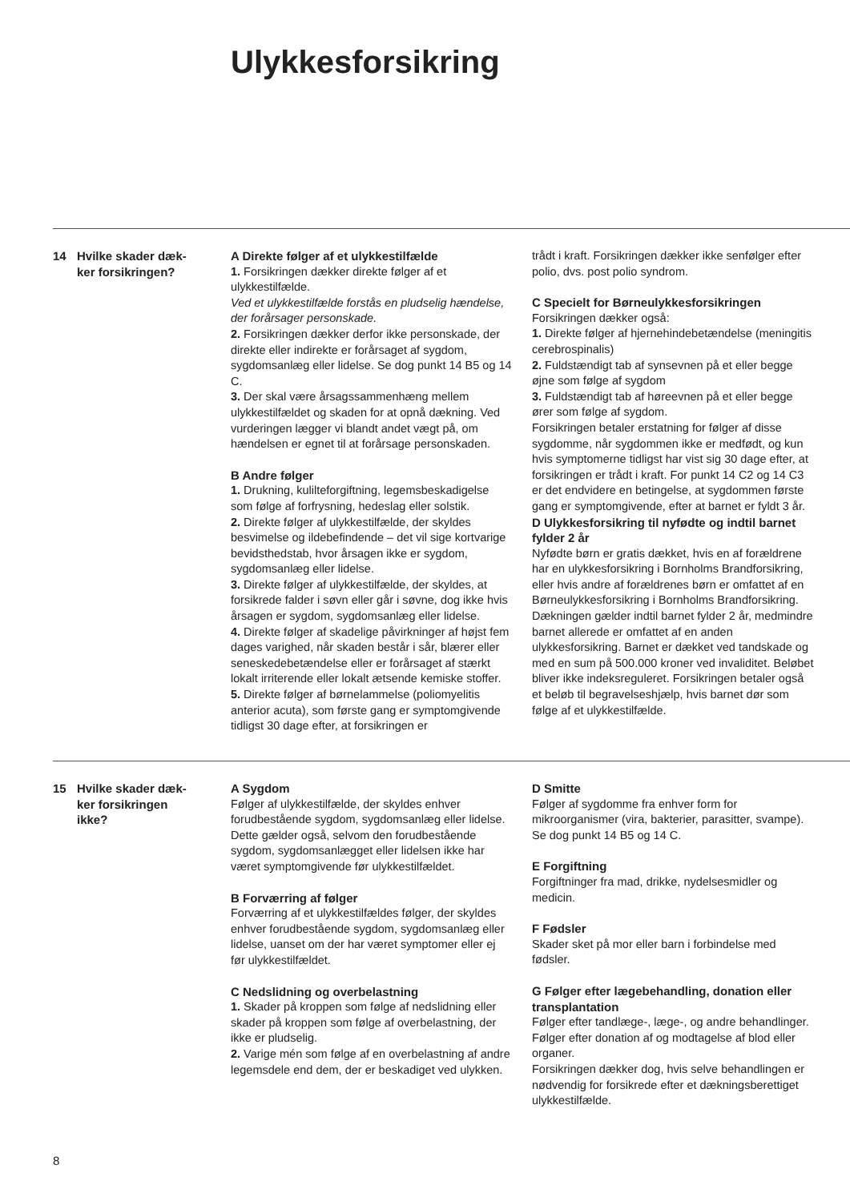Ulykkesforsikring
14 Hvilke skader dæk-
ker forsikringen?
A Direkte følger af et ulykkestilfælde
1. Forsikringen dækker direkte følger af et ulykkestilfælde.
Ved et ulykkestilfælde forstås en pludselig hændelse, der forårsager personskade.
2. Forsikringen dækker derfor ikke personskade, der direkte eller indirekte er forårsaget af sygdom, sygdomsanlæg eller lidelse. Se dog punkt 14 B5 og 14 C.
3. Der skal være årsagssammenhæng mellem ulykkestilfældet og skaden for at opnå dækning. Ved vurderingen lægger vi blandt andet vægt på, om hændelsen er egnet til at forårsage personskaden.
B Andre følger
1. Drukning, kulilteforgiftning, legemsbeskadigelse som følge af forfrysning, hedeslag eller solstik.
2. Direkte følger af ulykkestilfælde, der skyldes besvimelse og ildebefindende – det vil sige kortvarige bevidsthedstab, hvor årsagen ikke er sygdom, sygdomsanlæg eller lidelse.
3. Direkte følger af ulykkestilfælde, der skyldes, at forsikrede falder i søvn eller går i søvne, dog ikke hvis årsagen er sygdom, sygdomsanlæg eller lidelse.
4. Direkte følger af skadelige påvirkninger af højst fem dages varighed, når skaden består i sår, blærer eller seneskedebetændelse eller er forårsaget af stærkt lokalt irriterende eller lokalt ætsende kemiske stoffer.
5. Direkte følger af børnelammelse (poliomyelitis anterior acuta), som første gang er symptomgivende tidligst 30 dage efter, at forsikringen er
trådt i kraft. Forsikringen dækker ikke senfølger efter polio, dvs. post polio syndrom.
C Specielt for Børneulykkesforsikringen
Forsikringen dækker også:
1. Direkte følger af hjernehindebetændelse (meningitis cerebrospinalis)
2. Fuldstændigt tab af synsevnen på et eller begge øjne som følge af sygdom
3. Fuldstændigt tab af høreevnen på et eller begge ører som følge af sygdom.
Forsikringen betaler erstatning for følger af disse sygdomme, når sygdommen ikke er medfødt, og kun hvis symptomerne tidligst har vist sig 30 dage efter, at forsikringen er trådt i kraft. For punkt 14 C2 og 14 C3 er det endvidere en betingelse, at sygdommen første gang er symptomgivende, efter at barnet er fyldt 3 år.
D Ulykkesforsikring til nyfødte og indtil barnet fylder 2 år
Nyfødte børn er gratis dækket, hvis en af forældrene har en ulykkesforsikring i Bornholms Brandforsikring, eller hvis andre af forældrenes børn er omfattet af en Børneulykkesforsikring i Bornholms Brandforsikring. Dækningen gælder indtil barnet fylder 2 år, medmindre barnet allerede er omfattet af en anden ulykkesforsikring. Barnet er dækket ved tandskade og med en sum på 500.000 kroner ved invaliditet. Beløbet bliver ikke indeksreguleret. Forsikringen betaler også et beløb til begravelseshjælp, hvis barnet dør som følge af et ulykkestilfælde.
15 Hvilke skader dæk-
ker forsikringen
ikke?
A Sygdom
Følger af ulykkestilfælde, der skyldes enhver forudbestående sygdom, sygdomsanlæg eller lidelse. Dette gælder også, selvom den forudbestående sygdom, sygdomsanlægget eller lidelsen ikke har været symptomgivende før ulykkestilfældet.
B Forværring af følger
Forværring af et ulykkestilfældes følger, der skyldes enhver forudbestående sygdom, sygdomsanlæg eller lidelse, uanset om der har været symptomer eller ej før ulykkestilfældet.
C Nedslidning og overbelastning
1. Skader på kroppen som følge af nedslidning eller skader på kroppen som følge af overbelastning, der ikke er pludselig.
2. Varige mén som følge af en overbelastning af andre legemsdele end dem, der er beskadiget ved ulykken.
D Smitte
Følger af sygdomme fra enhver form for mikroorganismer (vira, bakterier, parasitter, svampe). Se dog punkt 14 B5 og 14 C.
E Forgiftning
Forgiftninger fra mad, drikke, nydelsesmidler og medicin.
F Fødsler
Skader sket på mor eller barn i forbindelse med fødsler.
G Følger efter lægebehandling, donation eller transplantation
Følger efter tandlæge-, læge-, og andre behandlinger. Følger efter donation af og modtagelse af blod eller organer.
Forsikringen dækker dog, hvis selve behandlingen er nødvendig for forsikrede efter et dækningsberettiget ulykkestilfælde.
8